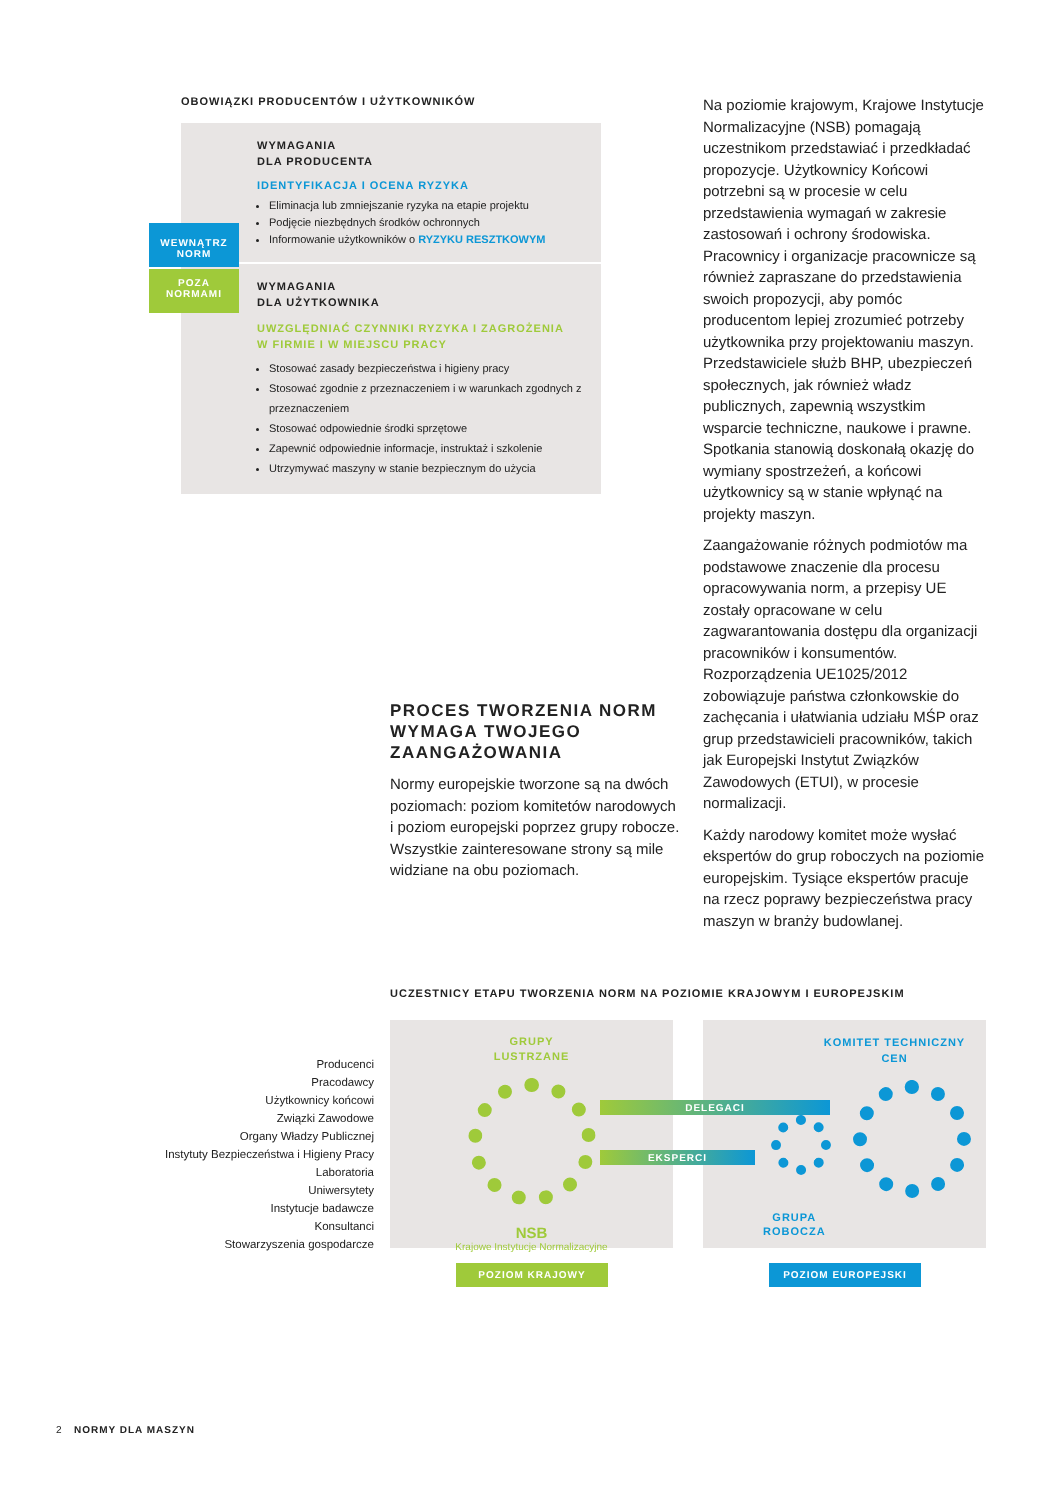OBOWIĄZKI PRODUCENTÓW I UŻYTKOWNIKÓW
WYMAGANIA
DLA PRODUCENTA
IDENTYFIKACJA I OCENA RYZYKA
Eliminacja lub zmniejszanie ryzyka na etapie projektu
Podjęcie niezbędnych środków ochronnych
Informowanie użytkowników o RYZYKU RESZTKOWYM
WYMAGANIA
DLA UŻYTKOWNIKA
UWZGLĘDNIAĆ CZYNNIKI RYZYKA I ZAGROŻENIA
W FIRMIE I W MIEJSCU PRACY
Stosować zasady bezpieczeństwa i higieny pracy
Stosować zgodnie z przeznaczeniem i w warunkach zgodnych z przeznaczeniem
Stosować odpowiednie środki sprzętowe
Zapewnić odpowiednie informacje, instruktaż i szkolenie
Utrzymywać maszyny w stanie bezpiecznym do użycia
WEWNĄTRZ
NORM
POZA
NORMAMI
PROCES TWORZENIA NORM WYMAGA TWOJEGO ZAANGAŻOWANIA
Normy europejskie tworzone są na dwóch poziomach: poziom komitetów narodowych i poziom europejski poprzez grupy robocze. Wszystkie zainteresowane strony są mile widziane na obu poziomach.
Na poziomie krajowym, Krajowe Instytucje Normalizacyjne (NSB) pomagają uczestnikom przedstawiać i przedkładać propozycje. Użytkownicy Końcowi potrzebni są w procesie w celu przedstawienia wymagań w zakresie zastosowań i ochrony środowiska. Pracownicy i organizacje pracownicze są również zapraszane do przedstawienia swoich propozycji, aby pomóc producentom lepiej zrozumieć potrzeby użytkownika przy projektowaniu maszyn. Przedstawiciele służb BHP, ubezpieczeń społecznych, jak również władz publicznych, zapewnią wszystkim wsparcie techniczne, naukowe i prawne. Spotkania stanowią doskonałą okazję do wymiany spostrzeżeń, a końcowi użytkownicy są w stanie wpłynąć na projekty maszyn.
Zaangażowanie różnych podmiotów ma podstawowe znaczenie dla procesu opracowywania norm, a przepisy UE zostały opracowane w celu zagwarantowania dostępu dla organizacji pracowników i konsumentów. Rozporządzenia UE1025/2012 zobowiązuje państwa członkowskie do zachęcania i ułatwiania udziału MŚP oraz grup przedstawicieli pracowników, takich jak Europejski Instytut Związków Zawodowych (ETUI), w procesie normalizacji.
Każdy narodowy komitet może wysłać ekspertów do grup roboczych na poziomie europejskim. Tysiące ekspertów pracuje na rzecz poprawy bezpieczeństwa pracy maszyn w branży budowlanej.
UCZESTNICY ETAPU TWORZENIA NORM NA POZIOMIE KRAJOWYM I EUROPEJSKIM
Producenci
Pracodawcy
Użytkownicy końcowi
Związki Zawodowe
Organy Władzy Publicznej
Instytuty Bezpieczeństwa i Higieny Pracy
Laboratoria
Uniwersytety
Instytucje badawcze
Konsultanci
Stowarzyszenia gospodarcze
GRUPY
LUSTRZANE
NSB
Krajowe Instytucje Normalizacyjne
KOMITET TECHNICZNY
CEN
GRUPA
ROBOCZA
DELEGACI
EKSPERCI
POZIOM KRAJOWY POZIOM EUROPEJSKI
2 NORMY DLA MASZYN